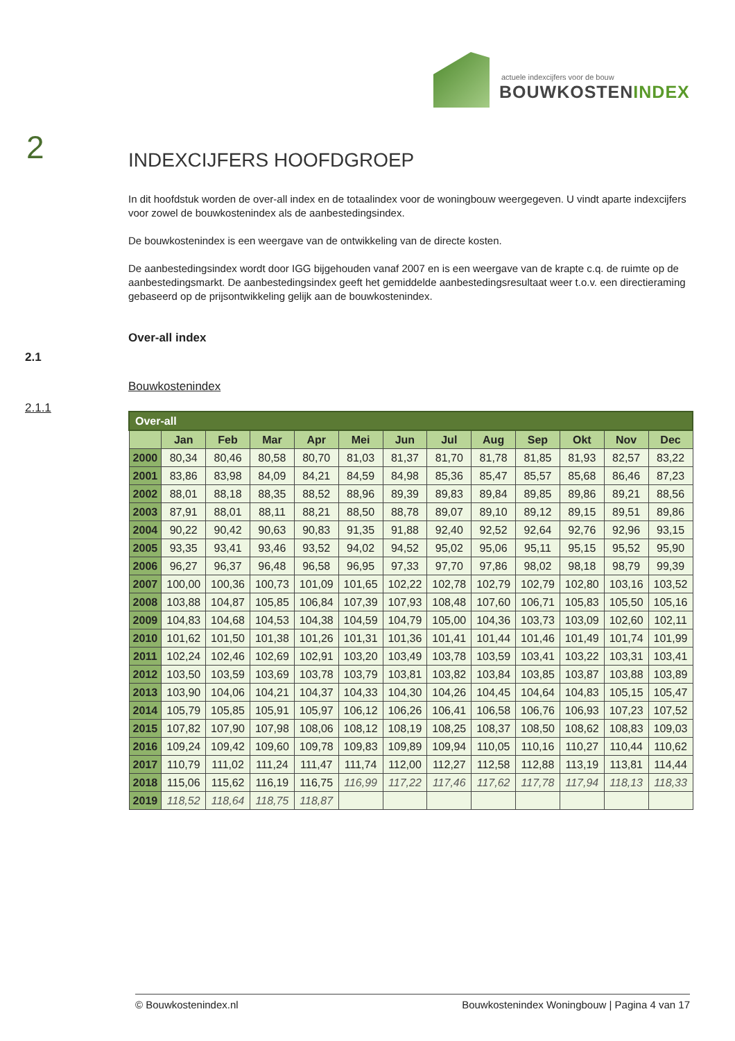actuele indexcijfers voor de bouw
BOUWKOSTENINDEX
2
2.1
2.1.1
INDEXCIJFERS HOOFDGROEP
In dit hoofdstuk worden de over-all index en de totaalindex voor de woningbouw weergegeven. U vindt aparte indexcijfers voor zowel de bouwkostenindex als de aanbestedingsindex.
De bouwkostenindex is een weergave van de ontwikkeling van de directe kosten.
De aanbestedingsindex wordt door IGG bijgehouden vanaf 2007 en is een weergave van de krapte c.q. de ruimte op de aanbestedingsmarkt. De aanbestedingsindex geeft het gemiddelde aanbestedingsresultaat weer t.o.v. een directieraming gebaseerd op de prijsontwikkeling gelijk aan de bouwkostenindex.
Over-all index
Bouwkostenindex
| Over-all | | | | | | | | | | | | |
| --- | --- | --- | --- | --- | --- | --- | --- | --- | --- | --- | --- | --- |
| | Jan | Feb | Mar | Apr | Mei | Jun | Jul | Aug | Sep | Okt | Nov | Dec |
| 2000 | 80,34 | 80,46 | 80,58 | 80,70 | 81,03 | 81,37 | 81,70 | 81,78 | 81,85 | 81,93 | 82,57 | 83,22 |
| 2001 | 83,86 | 83,98 | 84,09 | 84,21 | 84,59 | 84,98 | 85,36 | 85,47 | 85,57 | 85,68 | 86,46 | 87,23 |
| 2002 | 88,01 | 88,18 | 88,35 | 88,52 | 88,96 | 89,39 | 89,83 | 89,84 | 89,85 | 89,86 | 89,21 | 88,56 |
| 2003 | 87,91 | 88,01 | 88,11 | 88,21 | 88,50 | 88,78 | 89,07 | 89,10 | 89,12 | 89,15 | 89,51 | 89,86 |
| 2004 | 90,22 | 90,42 | 90,63 | 90,83 | 91,35 | 91,88 | 92,40 | 92,52 | 92,64 | 92,76 | 92,96 | 93,15 |
| 2005 | 93,35 | 93,41 | 93,46 | 93,52 | 94,02 | 94,52 | 95,02 | 95,06 | 95,11 | 95,15 | 95,52 | 95,90 |
| 2006 | 96,27 | 96,37 | 96,48 | 96,58 | 96,95 | 97,33 | 97,70 | 97,86 | 98,02 | 98,18 | 98,79 | 99,39 |
| 2007 | 100,00 | 100,36 | 100,73 | 101,09 | 101,65 | 102,22 | 102,78 | 102,79 | 102,79 | 102,80 | 103,16 | 103,52 |
| 2008 | 103,88 | 104,87 | 105,85 | 106,84 | 107,39 | 107,93 | 108,48 | 107,60 | 106,71 | 105,83 | 105,50 | 105,16 |
| 2009 | 104,83 | 104,68 | 104,53 | 104,38 | 104,59 | 104,79 | 105,00 | 104,36 | 103,73 | 103,09 | 102,60 | 102,11 |
| 2010 | 101,62 | 101,50 | 101,38 | 101,26 | 101,31 | 101,36 | 101,41 | 101,44 | 101,46 | 101,49 | 101,74 | 101,99 |
| 2011 | 102,24 | 102,46 | 102,69 | 102,91 | 103,20 | 103,49 | 103,78 | 103,59 | 103,41 | 103,22 | 103,31 | 103,41 |
| 2012 | 103,50 | 103,59 | 103,69 | 103,78 | 103,79 | 103,81 | 103,82 | 103,84 | 103,85 | 103,87 | 103,88 | 103,89 |
| 2013 | 103,90 | 104,06 | 104,21 | 104,37 | 104,33 | 104,30 | 104,26 | 104,45 | 104,64 | 104,83 | 105,15 | 105,47 |
| 2014 | 105,79 | 105,85 | 105,91 | 105,97 | 106,12 | 106,26 | 106,41 | 106,58 | 106,76 | 106,93 | 107,23 | 107,52 |
| 2015 | 107,82 | 107,90 | 107,98 | 108,06 | 108,12 | 108,19 | 108,25 | 108,37 | 108,50 | 108,62 | 108,83 | 109,03 |
| 2016 | 109,24 | 109,42 | 109,60 | 109,78 | 109,83 | 109,89 | 109,94 | 110,05 | 110,16 | 110,27 | 110,44 | 110,62 |
| 2017 | 110,79 | 111,02 | 111,24 | 111,47 | 111,74 | 112,00 | 112,27 | 112,58 | 112,88 | 113,19 | 113,81 | 114,44 |
| 2018 | 115,06 | 115,62 | 116,19 | 116,75 | 116,99 | 117,22 | 117,46 | 117,62 | 117,78 | 117,94 | 118,13 | 118,33 |
| 2019 | 118,52 | 118,64 | 118,75 | 118,87 | | | | | | | | |
© Bouwkostenindex.nl Bouwkostenindex Woningbouw | Pagina 4 van 17